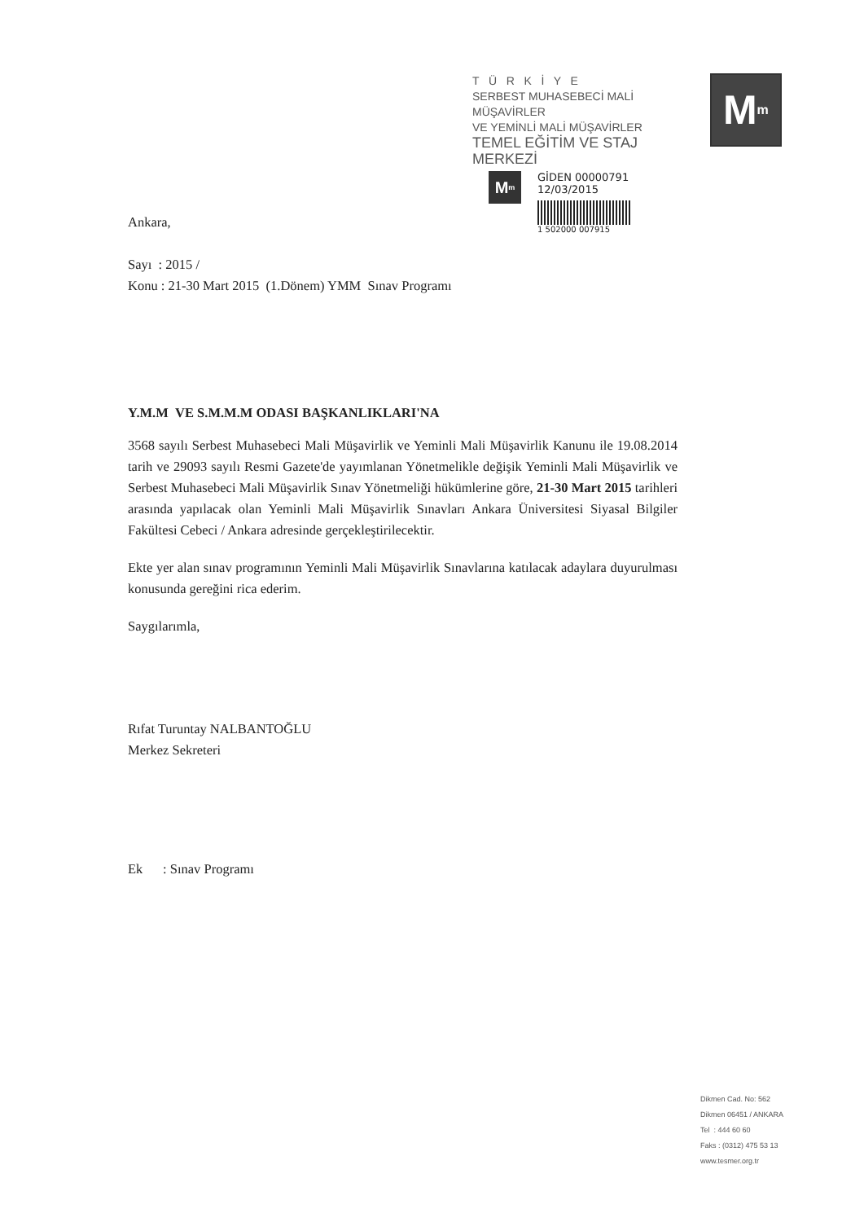T Ü R K İ Y E
SERBEST MUHASEBECİ MALİ MÜŞAVİRLER
VE YEMİNLİ MALİ MÜŞAVİRLER
TEMEL EĞİTİM VE STAJ MERKEZİ
M<sup>m</sup>
M<sup>m</sup>
GİDEN 00000791
12/03/2015
1 502000 007915
Ankara,
Sayı : 2015 /
Konu : 21-30 Mart 2015 (1.Dönem) YMM Sınav Programı
Y.M.M VE S.M.M.M ODASI BAŞKANLIKLARI'NA
3568 sayılı Serbest Muhasebeci Mali Müşavirlik ve Yeminli Mali Müşavirlik Kanunu ile 19.08.2014 tarih ve 29093 sayılı Resmi Gazete'de yayımlanan Yönetmelikle değişik Yeminli Mali Müşavirlik ve Serbest Muhasebeci Mali Müşavirlik Sınav Yönetmeliği hükümlerine göre, 21-30 Mart 2015 tarihleri arasında yapılacak olan Yeminli Mali Müşavirlik Sınavları Ankara Üniversitesi Siyasal Bilgiler Fakültesi Cebeci / Ankara adresinde gerçekleştirilecektir.
Ekte yer alan sınav programının Yeminli Mali Müşavirlik Sınavlarına katılacak adaylara duyurulması konusunda gereğini rica ederim.
Saygılarımla,
Rıfat Turuntay NALBANTOĞLU
Merkez Sekreteri
Ek : Sınav Programı
Dikmen Cad. No: 562
Dikmen 06451 / ANKARA
Tel : 444 60 60
Faks : (0312) 475 53 13
www.tesmer.org.tr